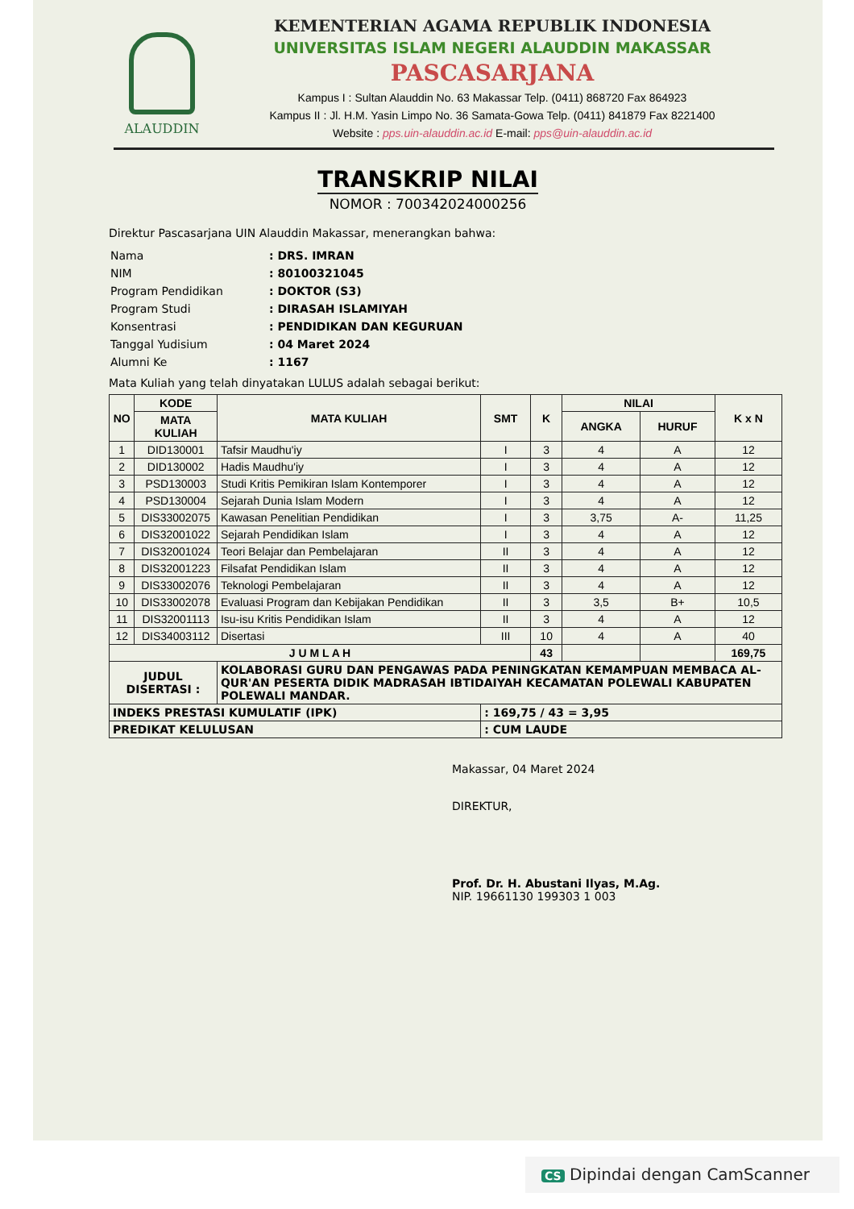ALAUDDIN
KEMENTERIAN AGAMA REPUBLIK INDONESIA
UNIVERSITAS ISLAM NEGERI ALAUDDIN MAKASSAR
PASCASARJANA
Kampus I : Sultan Alauddin No. 63 Makassar Telp. (0411) 868720 Fax 864923
Kampus II : Jl. H.M. Yasin Limpo No. 36 Samata-Gowa Telp. (0411) 841879 Fax 8221400
Website : pps.uin-alauddin.ac.id E-mail: pps@uin-alauddin.ac.id
TRANSKRIP NILAI
NOMOR : 700342024000256
Direktur Pascasarjana UIN Alauddin Makassar, menerangkan bahwa:
| Nama | : DRS. IMRAN |
| NIM | : 80100321045 |
| Program Pendidikan | : DOKTOR (S3) |
| Program Studi | : DIRASAH ISLAMIYAH |
| Konsentrasi | : PENDIDIKAN DAN KEGURUAN |
| Tanggal Yudisium | : 04 Maret 2024 |
| Alumni Ke | : 1167 |
Mata Kuliah yang telah dinyatakan LULUS adalah sebagai berikut:
| NO | KODE | MATA KULIAH | SMT | K | NILAI | | K x N |
| --- | --- | --- | --- | --- | --- | --- | --- |
| | MATA KULIAH | | | | ANGKA | HURUF | |
| 1 | DID130001 | Tafsir Maudhu'iy | I | 3 | 4 | A | 12 |
| 2 | DID130002 | Hadis Maudhu'iy | I | 3 | 4 | A | 12 |
| 3 | PSD130003 | Studi Kritis Pemikiran Islam Kontemporer | I | 3 | 4 | A | 12 |
| 4 | PSD130004 | Sejarah Dunia Islam Modern | I | 3 | 4 | A | 12 |
| 5 | DIS33002075 | Kawasan Penelitian Pendidikan | I | 3 | 3,75 | A- | 11,25 |
| 6 | DIS32001022 | Sejarah Pendidikan Islam | I | 3 | 4 | A | 12 |
| 7 | DIS32001024 | Teori Belajar dan Pembelajaran | II | 3 | 4 | A | 12 |
| 8 | DIS32001223 | Filsafat Pendidikan Islam | II | 3 | 4 | A | 12 |
| 9 | DIS33002076 | Teknologi Pembelajaran | II | 3 | 4 | A | 12 |
| 10 | DIS33002078 | Evaluasi Program dan Kebijakan Pendidikan | II | 3 | 3,5 | B+ | 10,5 |
| 11 | DIS32001113 | Isu-isu Kritis Pendidikan Islam | II | 3 | 4 | A | 12 |
| 12 | DIS34003112 | Disertasi | III | 10 | 4 | A | 40 |
| J U M L A H | | | | 43 | | | 169,75 |
| JUDUL DISERTASI : | | KOLABORASI GURU DAN PENGAWAS PADA PENINGKATAN KEMAMPUAN MEMBACA AL-QUR'AN PESERTA DIDIK MADRASAH IBTIDAIYAH KECAMATAN POLEWALI KABUPATEN POLEWALI MANDAR. | | | | | |
| INDEKS PRESTASI KUMULATIF (IPK) | | | : 169,75 / 43 = 3,95 | | | | |
| PREDIKAT KELULUSAN | | | : CUM LAUDE | | | | |
Makassar, 04 Maret 2024
DIREKTUR,
Prof. Dr. H. Abustani Ilyas, M.Ag.
NIP. 19661130 199303 1 003
CS Dipindai dengan CamScanner